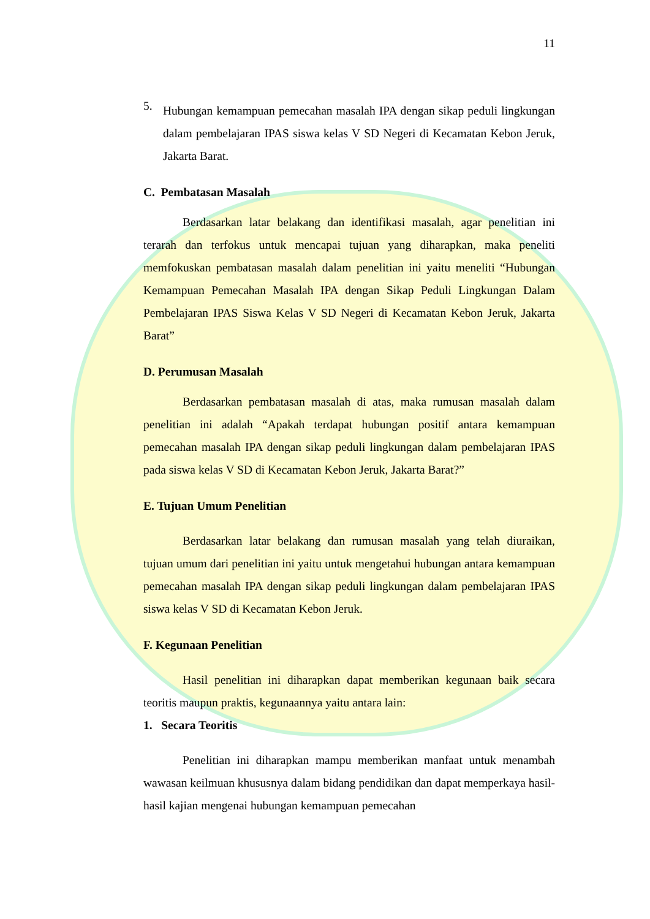11
5.
Hubungan kemampuan pemecahan masalah IPA dengan sikap peduli lingkungan dalam pembelajaran IPAS siswa kelas V SD Negeri di Kecamatan Kebon Jeruk, Jakarta Barat.
C. Pembatasan Masalah
Berdasarkan latar belakang dan identifikasi masalah, agar penelitian ini terarah dan terfokus untuk mencapai tujuan yang diharapkan, maka peneliti memfokuskan pembatasan masalah dalam penelitian ini yaitu meneliti “Hubungan Kemampuan Pemecahan Masalah IPA dengan Sikap Peduli Lingkungan Dalam Pembelajaran IPAS Siswa Kelas V SD Negeri di Kecamatan Kebon Jeruk, Jakarta Barat”
D. Perumusan Masalah
Berdasarkan pembatasan masalah di atas, maka rumusan masalah dalam penelitian ini adalah “Apakah terdapat hubungan positif antara kemampuan pemecahan masalah IPA dengan sikap peduli lingkungan dalam pembelajaran IPAS pada siswa kelas V SD di Kecamatan Kebon Jeruk, Jakarta Barat?”
E. Tujuan Umum Penelitian
Berdasarkan latar belakang dan rumusan masalah yang telah diuraikan, tujuan umum dari penelitian ini yaitu untuk mengetahui hubungan antara kemampuan pemecahan masalah IPA dengan sikap peduli lingkungan dalam pembelajaran IPAS siswa kelas V SD di Kecamatan Kebon Jeruk.
F. Kegunaan Penelitian
Hasil penelitian ini diharapkan dapat memberikan kegunaan baik secara teoritis maupun praktis, kegunaannya yaitu antara lain:
1. Secara Teoritis
Penelitian ini diharapkan mampu memberikan manfaat untuk menambah wawasan keilmuan khususnya dalam bidang pendidikan dan dapat memperkaya hasil-hasil kajian mengenai hubungan kemampuan pemecahan